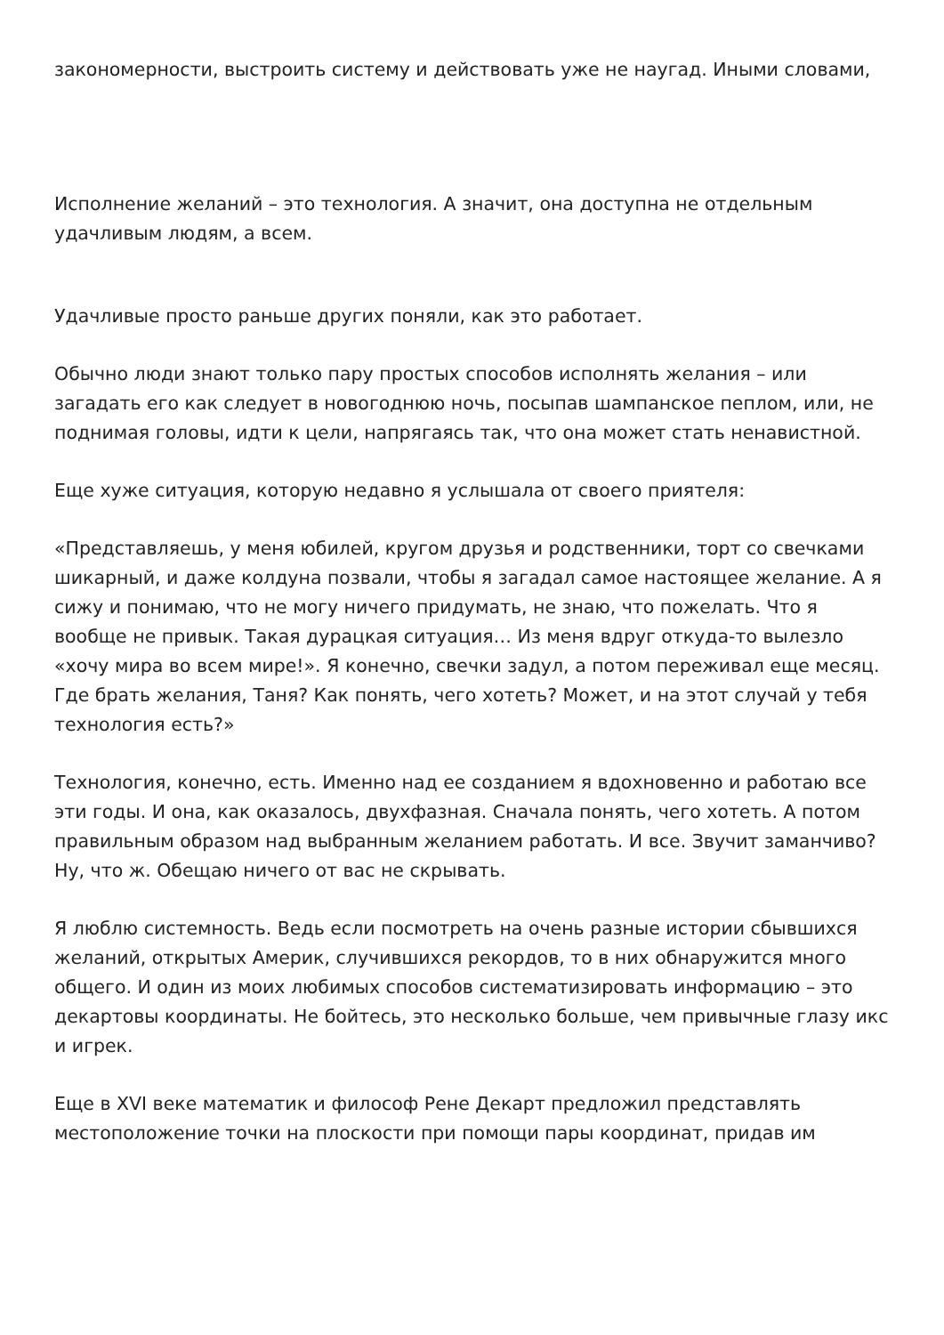закономерности, выстроить систему и действовать уже не наугад. Иными словами,
Исполнение желаний – это технология. А значит, она доступна не отдельным удачливым людям, а всем.
Удачливые просто раньше других поняли, как это работает.
Обычно люди знают только пару простых способов исполнять желания – или загадать его как следует в новогоднюю ночь, посыпав шампанское пеплом, или, не поднимая головы, идти к цели, напрягаясь так, что она может стать ненавистной.
Еще хуже ситуация, которую недавно я услышала от своего приятеля:
«Представляешь, у меня юбилей, кругом друзья и родственники, торт со свечками шикарный, и даже колдуна позвали, чтобы я загадал самое настоящее желание. А я сижу и понимаю, что не могу ничего придумать, не знаю, что пожелать. Что я вообще не привык. Такая дурацкая ситуация… Из меня вдруг откуда-то вылезло «хочу мира во всем мире!». Я конечно, свечки задул, а потом переживал еще месяц. Где брать желания, Таня? Как понять, чего хотеть? Может, и на этот случай у тебя технология есть?»
Технология, конечно, есть. Именно над ее созданием я вдохновенно и работаю все эти годы. И она, как оказалось, двухфазная. Сначала понять, чего хотеть. А потом правильным образом над выбранным желанием работать. И все. Звучит заманчиво? Ну, что ж. Обещаю ничего от вас не скрывать.
Я люблю системность. Ведь если посмотреть на очень разные истории сбывшихся желаний, открытых Америк, случившихся рекордов, то в них обнаружится много общего. И один из моих любимых способов систематизировать информацию – это декартовы координаты. Не бойтесь, это несколько больше, чем привычные глазу икс и игрек.
Еще в XVI веке математик и философ Рене Декарт предложил представлять местоположение точки на плоскости при помощи пары координат, придав им